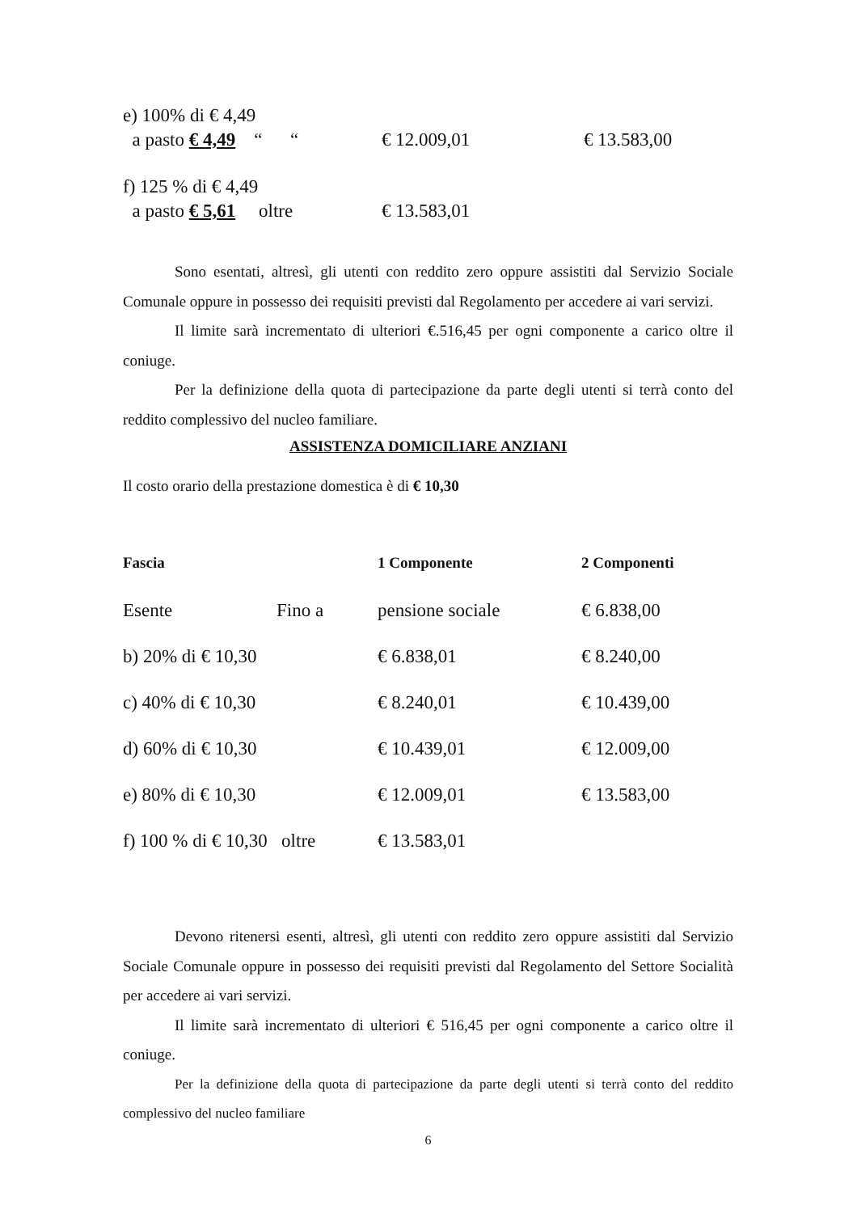| e) 100% di € 4,49 a pasto € 4,49 “ “ | € 12.009,01 | € 13.583,00 |
| f) 125 % di € 4,49 a pasto € 5,61 oltre | € 13.583,01 | |
Sono esentati, altresì, gli utenti con reddito zero oppure assistiti dal Servizio Sociale Comunale oppure in possesso dei requisiti previsti dal Regolamento per accedere ai vari servizi.
Il limite sarà incrementato di ulteriori €.516,45 per ogni componente a carico oltre il coniuge.
Per la definizione della quota di partecipazione da parte degli utenti si terrà conto del reddito complessivo del nucleo familiare.
ASSISTENZA DOMICILIARE ANZIANI
Il costo orario della prestazione domestica è di € 10,30
| Fascia | | 1 Componente | 2 Componenti |
| Esente | Fino a | pensione sociale | € 6.838,00 |
| b) 20% di € 10,30 | | € 6.838,01 | € 8.240,00 |
| c) 40% di € 10,30 | | € 8.240,01 | € 10.439,00 |
| d) 60% di € 10,30 | | € 10.439,01 | € 12.009,00 |
| e) 80% di € 10,30 | | € 12.009,01 | € 13.583,00 |
| f) 100 % di € 10,30 oltre | | € 13.583,01 | |
Devono ritenersi esenti, altresì, gli utenti con reddito zero oppure assistiti dal Servizio Sociale Comunale oppure in possesso dei requisiti previsti dal Regolamento del Settore Socialità per accedere ai vari servizi.
Il limite sarà incrementato di ulteriori € 516,45 per ogni componente a carico oltre il coniuge.
Per la definizione della quota di partecipazione da parte degli utenti si terrà conto del reddito complessivo del nucleo familiare
6